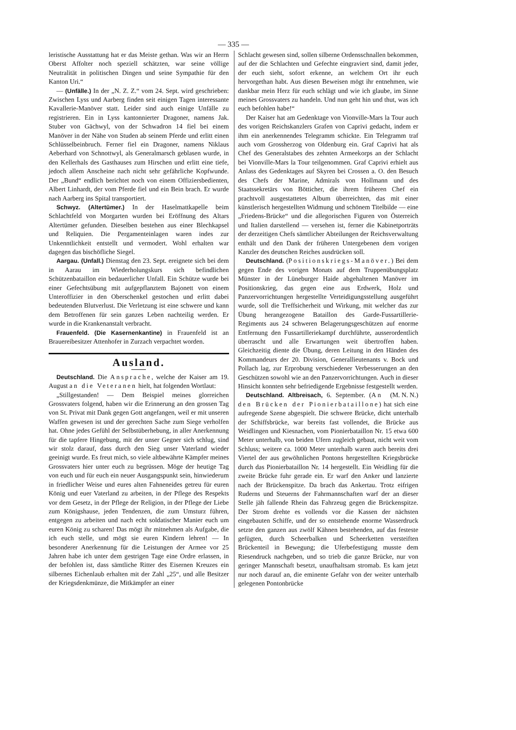— 335 —
leristische Ausstattung hat er das Meiste gethan. Was wir an Herrn Oberst Affolter noch speziell schätzten, war seine völlige Neutralität in politischen Dingen und seine Sympathie für den Kanton Uri.“
— (Unfälle.) In der „N. Z. Z.“ vom 24. Sept. wird geschrieben: Zwischen Lyss und Aarberg finden seit einigen Tagen interessante Kavallerie-Manöver statt. Leider sind auch einige Unfälle zu registrieren. Ein in Lyss kantonnierter Dragoner, namens Jak. Stuber von Gächwyl, von der Schwadron 14 fiel bei einem Manöver in der Nähe von Studen ab seinem Pferde und erlitt einen Schlüsselbeinbruch. Ferner fiel ein Dragoner, namens Niklaus Aeberhard von Schnottwyl, als Generalmarsch geblasen wurde, in den Kellerhals des Gasthauses zum Hirschen und erlitt eine tiefe, jedoch allem Anscheine nach nicht sehr gefährliche Kopfwunde. Der „Bund“ endlich berichtet noch von einem Offiziersbedienten, Albert Linhardt, der vom Pferde fiel und ein Bein brach. Er wurde nach Aarberg ins Spital transportiert.
Schwyz. (Altertümer.) In der Haselmattkapelle beim Schlachtfeld von Morgarten wurden bei Eröffnung des Altars Altertümer gefunden. Dieselben bestehen aus einer Blechkapsel und Reliquien. Die Pergamenteinlagen waren indes zur Unkenntlichkeit entstellt und vermodert. Wohl erhalten war dagegen das bischöfliche Siegel.
Aargau. (Unfall.) Dienstag den 23. Sept. ereignete sich bei dem in Aarau im Wiederholungskurs sich befindlichen Schützenbataillon ein bedauerlicher Unfall. Ein Schütze wurde bei einer Gefechtsübung mit aufgepflanztem Bajonett von einem Unteroffizier in den Oberschenkel gestochen und erlitt dabei bedeutenden Blutverlust. Die Verletzung ist eine schwere und kann dem Betroffenen für sein ganzes Leben nachteilig werden. Er wurde in die Krankenanstalt verbracht.
Frauenfeld. (Die Kasernenkantine) in Frauenfeld ist an Brauereibesitzer Attenhofer in Zurzach verpachtet worden.
Ausland.
Deutschland. Die Ansprache, welche der Kaiser am 19. August an die Veteranen hielt, hat folgenden Wortlaut:
„Stillgestanden! — Dem Beispiel meines glorreichen Grossvaters folgend, haben wir die Erinnerung an den grossen Tag von St. Privat mit Dank gegen Gott angefangen, weil er mit unseren Waffen gewesen ist und der gerechten Sache zum Siege verholfen hat. Ohne jedes Gefühl der Selbstüberhebung, in aller Anerkennung für die tapfere Hingebung, mit der unser Gegner sich schlug, sind wir stolz darauf, dass durch den Sieg unser Vaterland wieder geeinigt wurde. Es freut mich, so viele altbewährte Kämpfer meines Grossvaters hier unter euch zu begrüssen. Möge der heutige Tag von euch und für euch ein neuer Ausgangspunkt sein, hinwiederum in friedlicher Weise und eures alten Fahneneides getreu für euren König und euer Vaterland zu arbeiten, in der Pflege des Respekts vor dem Gesetz, in der Pflege der Religion, in der Pflege der Liebe zum Königshause, jeden Tendenzen, die zum Umsturz führen, entgegen zu arbeiten und nach echt soldatischer Manier euch um euren König zu scharen! Das mögt ihr mitnehmen als Aufgabe, die ich euch stelle, und mögt sie euren Kindern lehren! — In besonderer Anerkennung für die Leistungen der Armee vor 25 Jahren habe ich unter dem gestrigen Tage eine Ordre erlassen, in der befohlen ist, dass sämtliche Ritter des Eisernen Kreuzes ein silbernes Eichenlaub erhalten mit der Zahl „25“, und alle Besitzer der Kriegsdenkmünze, die Mitkämpfer an einer
Schlacht gewesen sind, sollen silberne Ordensschnallen bekommen, auf der die Schlachten und Gefechte eingraviert sind, damit jeder, der euch sieht, sofort erkenne, an welchem Ort ihr euch hervorgethan habt. Aus diesen Beweisen mögt ihr entnehmen, wie dankbar mein Herz für euch schlägt und wie ich glaube, im Sinne meines Grossvaters zu handeln. Und nun geht hin und thut, was ich euch befohlen habe!“
Der Kaiser hat am Gedenktage von Vionville-Mars la Tour auch des vorigen Reichskanzlers Grafen von Caprivi gedacht, indem er ihm ein anerkennendes Telegramm schickte. Ein Telegramm traf auch vom Grossherzog von Oldenburg ein. Graf Caprivi hat als Chef des Generalstabes des zehnten Armeekorps an der Schlacht bei Vionville-Mars la Tour teilgenommen. Graf Caprivi erhielt aus Anlass des Gedenktages auf Skyren bei Crossen a. O. den Besuch des Chefs der Marine, Admirals von Hollmann und des Staatssekretärs von Bötticher, die ihrem früheren Chef ein prachtvoll ausgestattetes Album überreichten, das mit einer künstlerisch hergestellten Widmung und schönem Titelbilde — eine „Friedens-Brücke“ und die allegorischen Figuren von Österreich und Italien darstellend — versehen ist, ferner die Kabinetporträts der derzeitigen Chefs sämtlicher Abteilungen der Reichsverwaltung enthält und den Dank der früheren Untergebenen dem vorigen Kanzler des deutschen Reiches ausdrücken soll.
Deutschland. (Positionskriegs-Manöver.) Bei dem gegen Ende des vorigen Monats auf dem Truppenübungsplatz Münster in der Lüneburger Haide abgehaltenen Manöver im Positionskrieg, das gegen eine aus Erdwerk, Holz und Panzervorrichtungen hergestellte Verteidigungsstellung ausgeführt wurde, soll die Treffsicherheit und Wirkung, mit welcher das zur Übung herangezogene Bataillon des Garde-Fussartillerie-Regiments aus 24 schweren Belagerungsgeschützen auf enorme Entfernung den Fussartilleriekampf durchführte, ausserordentlich überrascht und alle Erwartungen weit übertroffen haben. Gleichzeitig diente die Übung, deren Leitung in den Händen des Kommandeurs der 20. Division, Generallieutenants v. Bock und Pollach lag, zur Erprobung verschiedener Verbesserungen an den Geschützen sowohl wie an den Panzervorrichtungen. Auch in dieser Hinsicht konnten sehr befriedigende Ergebnisse festgestellt werden. (M. N. N.)
Deutschland. Altbreisach, 6. September. (An den Brücken der Pionierbataillone) hat sich eine aufregende Szene abgespielt. Die schwere Brücke, dicht unterhalb der Schiffsbrücke, war bereits fast vollendet, die Brücke aus Weidlingen und Kiesnachen, vom Pionierbataillon Nr. 15 etwa 600 Meter unterhalb, von beiden Ufern zugleich gebaut, nicht weit vom Schluss; weitere ca. 1000 Meter unterhalb waren auch bereits drei Viertel der aus gewöhnlichen Pontons hergestellten Kriegsbrücke durch das Pionierbataillon Nr. 14 hergestellt. Ein Weidling für die zweite Brücke fuhr gerade ein. Er warf den Anker und lanzierte nach der Brückenspitze. Da brach das Ankertau. Trotz eifrigen Ruderns und Steuerns der Fahrmannschaften warf der an dieser Stelle jäh fallende Rhein das Fahrzeug gegen die Brückenspitze. Der Strom drehte es vollends vor die Kassen der nächsten eingebauten Schiffe, und der so entstehende enorme Wasserdruck setzte den ganzen aus zwölf Kähnen bestehenden, auf das festeste gefügten, durch Scheerbalken und Scheerketten versteiften Brückenteil in Bewegung; die Uferbefestigung musste dem Riesendruck nachgeben, und so trieb die ganze Brücke, nur von geringer Mannschaft besetzt, unaufhaltsam stromab. Es kam jetzt nur noch darauf an, die eminente Gefahr von der weiter unterhalb gelegenen Pontonbrücke